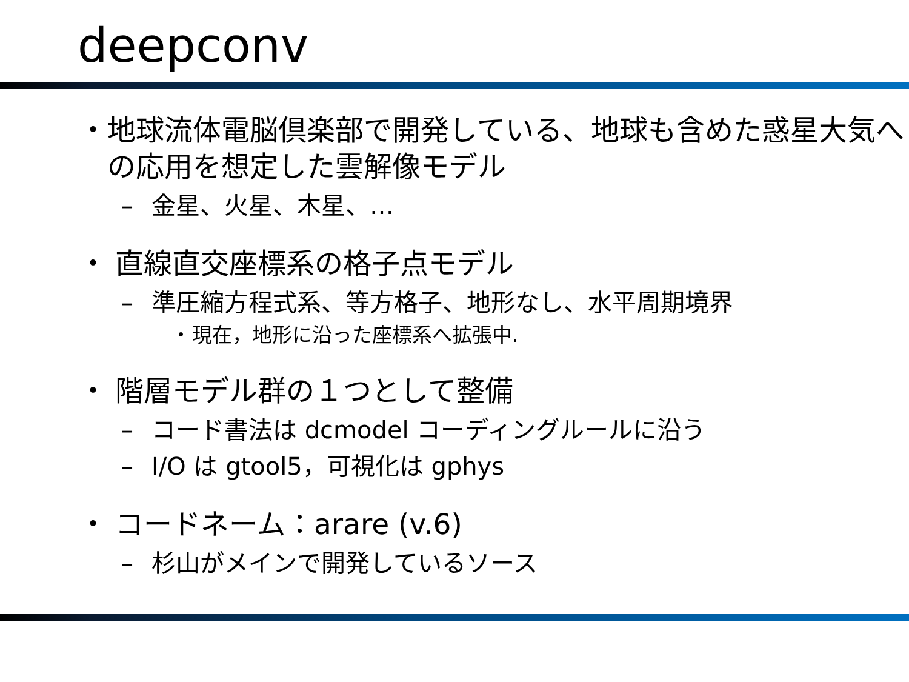deepconv
・ 地球流体電脳倶楽部で開発している、地球も含めた惑星大気への応用を想定した雲解像モデル
– 金星、火星、木星、…
・ 直線直交座標系の格子点モデル
– 準圧縮方程式系、等方格子、地形なし、水平周期境界
・ 現在，地形に沿った座標系へ拡張中.
・ 階層モデル群の１つとして整備
– コード書法は dcmodel コーディングルールに沿う
– I/O は gtool5，可視化は gphys
・ コードネーム：arare (v.6)
– 杉山がメインで開発しているソース